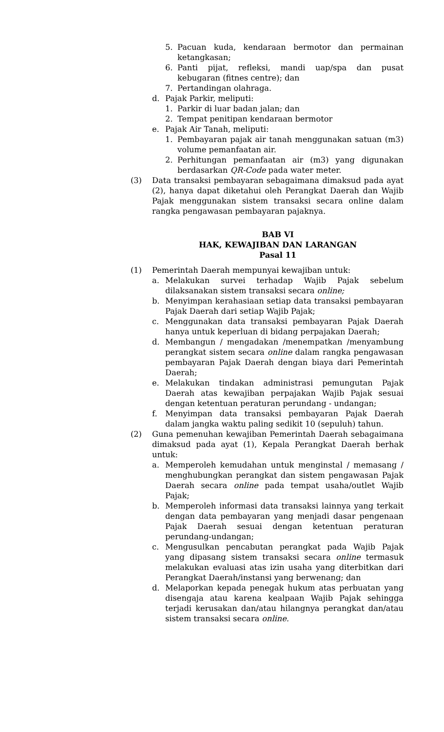5. Pacuan kuda, kendaraan bermotor dan permainan ketangkasan;
6. Panti pijat, refleksi, mandi uap/spa dan pusat kebugaran (fitnes centre); dan
7. Pertandingan olahraga.
d. Pajak Parkir, meliputi:
1. Parkir di luar badan jalan; dan
2. Tempat penitipan kendaraan bermotor
e. Pajak Air Tanah, meliputi:
1. Pembayaran pajak air tanah menggunakan satuan (m3) volume pemanfaatan air.
2. Perhitungan pemanfaatan air (m3) yang digunakan berdasarkan QR-Code pada water meter.
(3) Data transaksi pembayaran sebagaimana dimaksud pada ayat (2), hanya dapat diketahui oleh Perangkat Daerah dan Wajib Pajak menggunakan sistem transaksi secara online dalam rangka pengawasan pembayaran pajaknya.
BAB VI
HAK, KEWAJIBAN DAN LARANGAN
Pasal 11
(1) Pemerintah Daerah mempunyai kewajiban untuk:
a. Melakukan survei terhadap Wajib Pajak sebelum dilaksanakan sistem transaksi secara online;
b. Menyimpan kerahasiaan setiap data transaksi pembayaran Pajak Daerah dari setiap Wajib Pajak;
c. Menggunakan data transaksi pembayaran Pajak Daerah hanya untuk keperluan di bidang perpajakan Daerah;
d. Membangun / mengadakan /menempatkan /menyambung perangkat sistem secara online dalam rangka pengawasan pembayaran Pajak Daerah dengan biaya dari Pemerintah Daerah;
e. Melakukan tindakan administrasi pemungutan Pajak Daerah atas kewajiban perpajakan Wajib Pajak sesuai dengan ketentuan peraturan perundang - undangan;
f. Menyimpan data transaksi pembayaran Pajak Daerah dalam jangka waktu paling sedikit 10 (sepuluh) tahun.
(2) Guna pemenuhan kewajiban Pemerintah Daerah sebagaimana dimaksud pada ayat (1), Kepala Perangkat Daerah berhak untuk:
a. Memperoleh kemudahan untuk menginstal / memasang / menghubungkan perangkat dan sistem pengawasan Pajak Daerah secara online pada tempat usaha/outlet Wajib Pajak;
b. Memperoleh informasi data transaksi lainnya yang terkait dengan data pembayaran yang menjadi dasar pengenaan Pajak Daerah sesuai dengan ketentuan peraturan perundang-undangan;
c. Mengusulkan pencabutan perangkat pada Wajib Pajak yang dipasang sistem transaksi secara online termasuk melakukan evaluasi atas izin usaha yang diterbitkan dari Perangkat Daerah/instansi yang berwenang; dan
d. Melaporkan kepada penegak hukum atas perbuatan yang disengaja atau karena kealpaan Wajib Pajak sehingga terjadi kerusakan dan/atau hilangnya perangkat dan/atau sistem transaksi secara online.